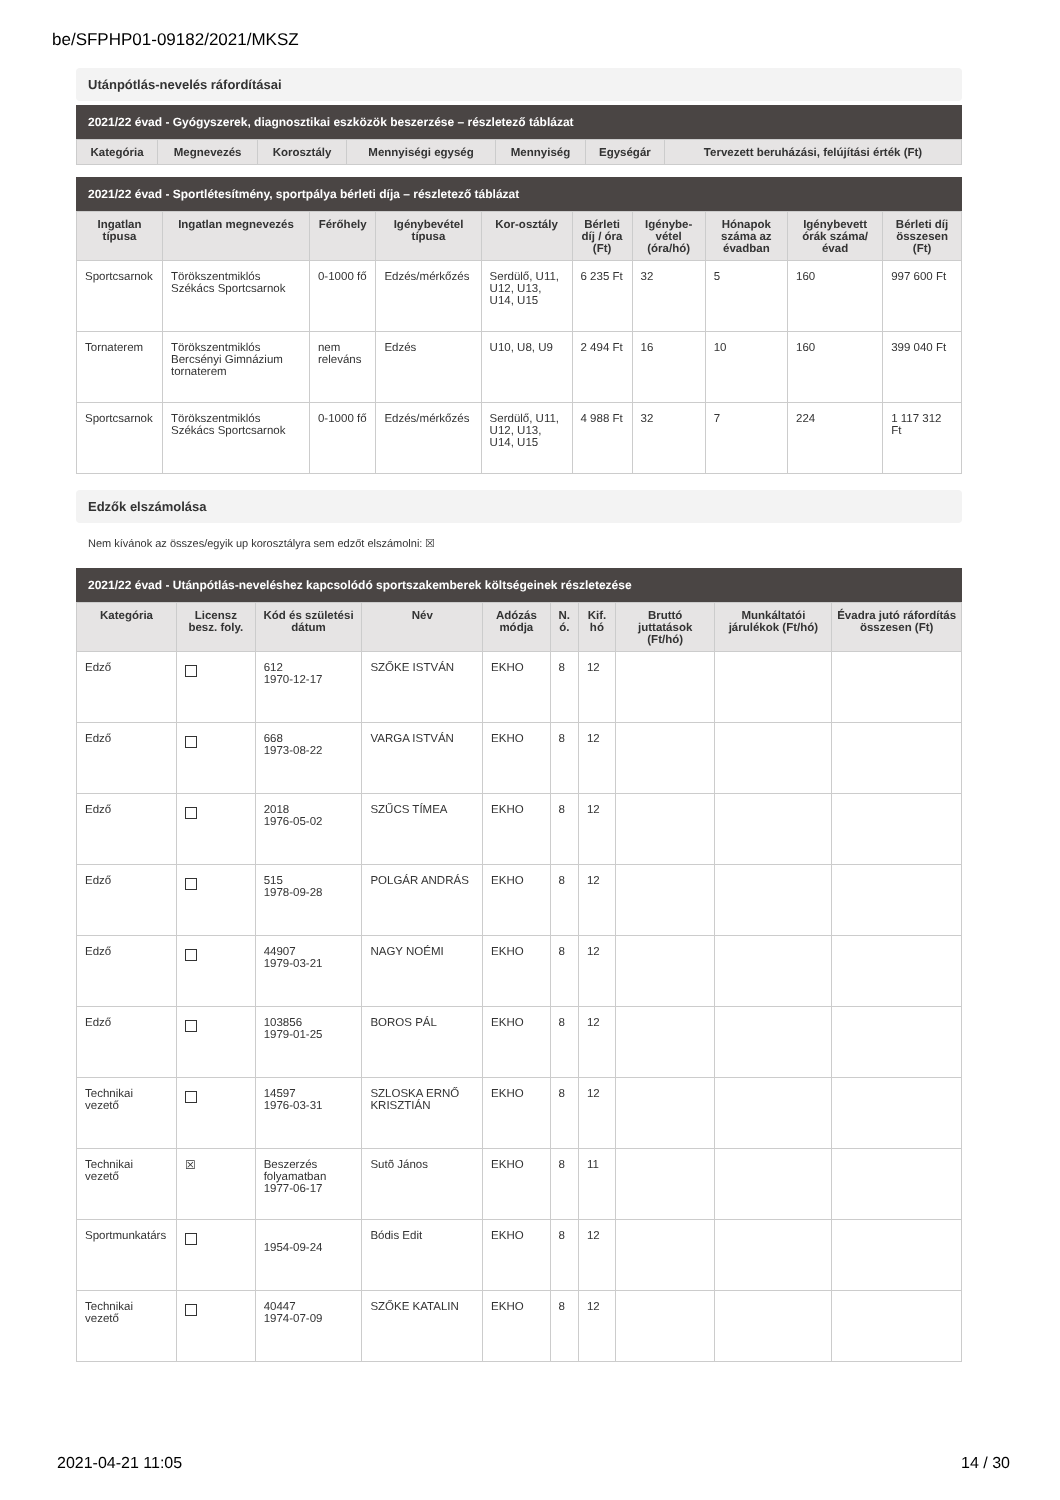be/SFPHP01-09182/2021/MKSZ
Utánpótlás-nevelés ráfordításai
2021/22 évad - Gyógyszerek, diagnosztikai eszközök beszerzése – részletező táblázat
| Kategória | Megnevezés | Korosztály | Mennyiségi egység | Mennyiség | Egységár | Tervezett beruházási, felújítási érték (Ft) |
| --- | --- | --- | --- | --- | --- | --- |
2021/22 évad - Sportlétesítmény, sportpálya bérleti díja – részletező táblázat
| Ingatlan típusa | Ingatlan megnevezés | Férőhely | Igénybevétel típusa | Kor-osztály | Bérleti díj / óra (Ft) | Igénybe-vétel (óra/hó) | Hónapok száma az évadban | Igénybevett órák száma/évad | Bérleti díj összesen (Ft) |
| --- | --- | --- | --- | --- | --- | --- | --- | --- | --- |
| Sportcsarnok | Törökszentmiklós Székács Sportcsarnok | 0-1000 fő | Edzés/mérkőzés | Serdülő, U11, U12, U13, U14, U15 | 6 235 Ft | 32 | 5 | 160 | 997 600 Ft |
| Tornaterem | Törökszentmiklós Bercsényi Gimnázium tornaterem | nem releváns | Edzés | U10, U8, U9 | 2 494 Ft | 16 | 10 | 160 | 399 040 Ft |
| Sportcsarnok | Törökszentmiklós Székács Sportcsarnok | 0-1000 fő | Edzés/mérkőzés | Serdülő, U11, U12, U13, U14, U15 | 4 988 Ft | 32 | 7 | 224 | 1 117 312 Ft |
Edzők elszámolása
Nem kívánok az összes/egyik up korosztályra sem edzőt elszámolni: ☒
2021/22 évad - Utánpótlás-neveléshez kapcsolódó sportszakemberek költségeinek részletezése
| Kategória | Licensz besz. foly. | Kód és születési dátum | Név | Adózás módja | N. ó. | Kif. hó | Bruttó juttatások (Ft/hó) | Munkáltatói járulékok (Ft/hó) | Évadra jutó ráfordítás összesen (Ft) |
| --- | --- | --- | --- | --- | --- | --- | --- | --- | --- |
| Edző | | 612 1970-12-17 | SZŐKE ISTVÁN | EKHO | 8 | 12 | | | |
| Edző | | 668 1973-08-22 | VARGA ISTVÁN | EKHO | 8 | 12 | | | |
| Edző | | 2018 1976-05-02 | SZŰCS TÍMEA | EKHO | 8 | 12 | | | |
| Edző | | 515 1978-09-28 | POLGÁR ANDRÁS | EKHO | 8 | 12 | | | |
| Edző | | 44907 1979-03-21 | NAGY NOÉMI | EKHO | 8 | 12 | | | |
| Edző | | 103856 1979-01-25 | BOROS PÁL | EKHO | 8 | 12 | | | |
| Technikai vezető | | 14597 1976-03-31 | SZLOSKA ERNŐ KRISZTIÁN | EKHO | 8 | 12 | | | |
| Technikai vezető | ☒ | Beszerzés folyamatban 1977-06-17 | Sutõ János | EKHO | 8 | 11 | | | |
| Sportmunkatárs | | 1954-09-24 | Bódis Edit | EKHO | 8 | 12 | | | |
| Technikai vezető | | 40447 1974-07-09 | SZŐKE KATALIN | EKHO | 8 | 12 | | | |
2021-04-21 11:05 14 / 30